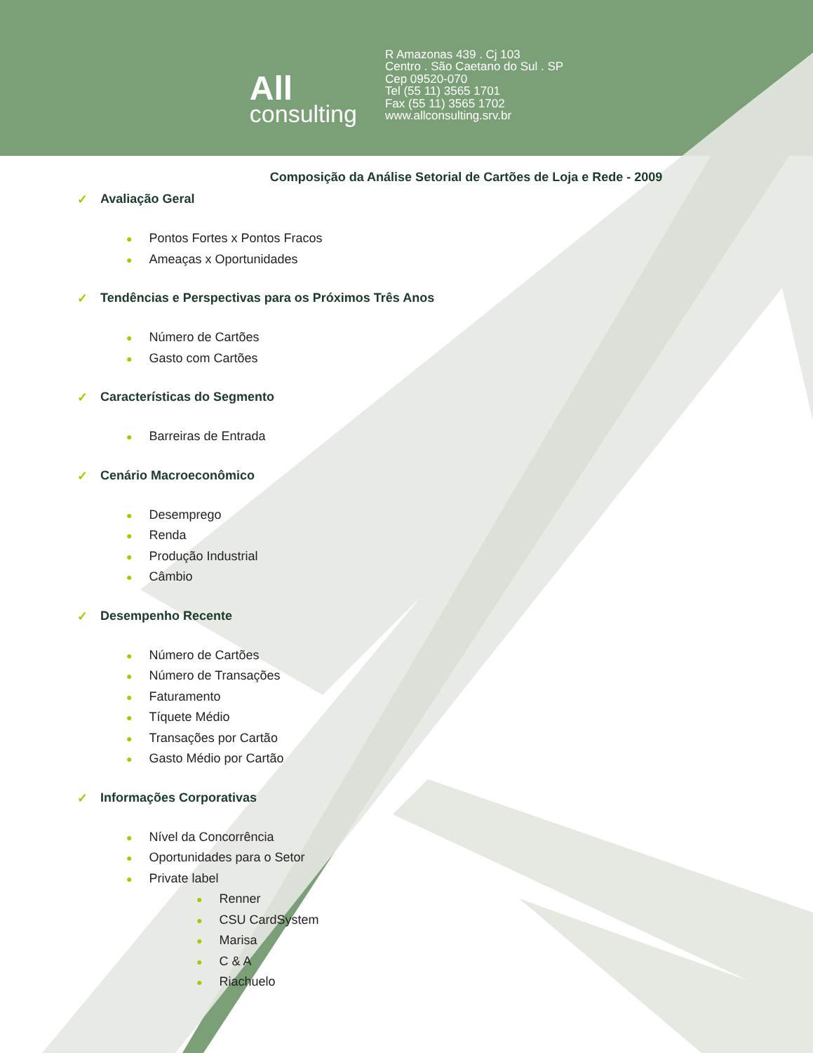All
consulting
R Amazonas 439 . Cj 103
Centro . São Caetano do Sul . SP
Cep 09520-070
Tel (55 11) 3565 1701
Fax (55 11) 3565 1702
www.allconsulting.srv.br
Composição da Análise Setorial de Cartões de Loja e Rede - 2009
✓ Avaliação Geral
● Pontos Fortes x Pontos Fracos
● Ameaças x Oportunidades
✓ Tendências e Perspectivas para os Próximos Três Anos
● Número de Cartões
● Gasto com Cartões
✓ Características do Segmento
● Barreiras de Entrada
✓ Cenário Macroeconômico
● Desemprego
● Renda
● Produção Industrial
● Câmbio
✓ Desempenho Recente
● Número de Cartões
● Número de Transações
● Faturamento
● Tíquete Médio
● Transações por Cartão
● Gasto Médio por Cartão
✓ Informações Corporativas
● Nível da Concorrência
● Oportunidades para o Setor
● Private label
● Renner
● CSU CardSystem
● Marisa
● C & A
● Riachuelo